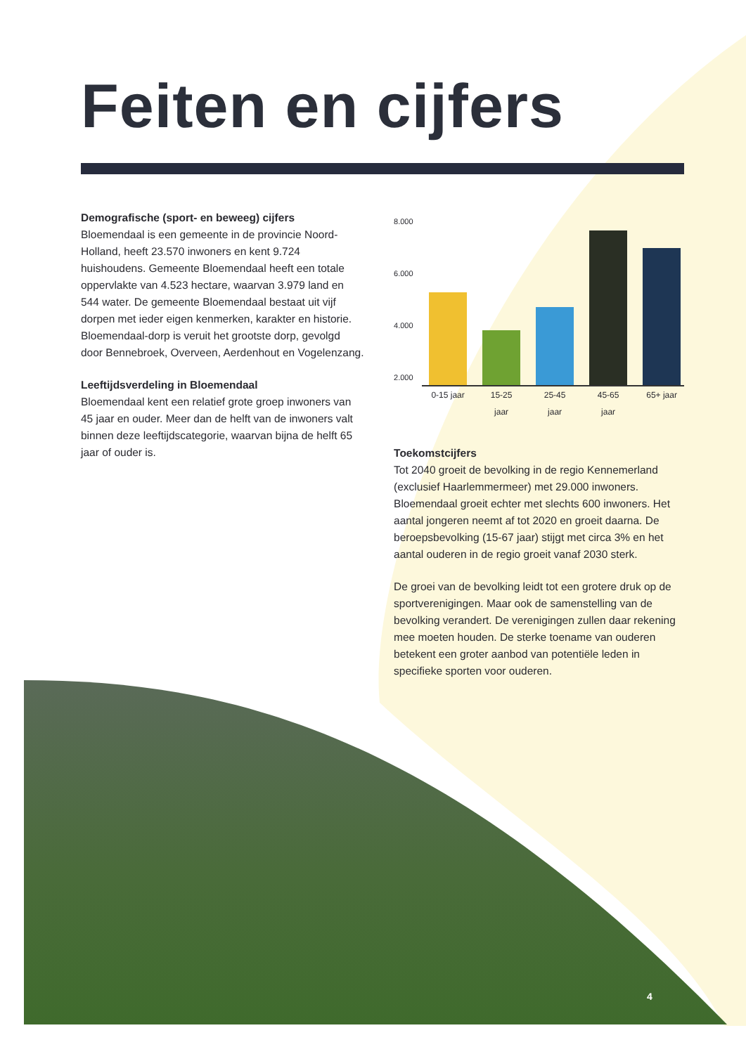Feiten en cijfers
Demografische (sport- en beweeg) cijfers
Bloemendaal is een gemeente in de provincie Noord-Holland, heeft 23.570 inwoners en kent 9.724 huishoudens. Gemeente Bloemendaal heeft een totale oppervlakte van 4.523 hectare, waarvan 3.979 land en 544 water. De gemeente Bloemendaal bestaat uit vijf dorpen met ieder eigen kenmerken, karakter en historie. Bloemendaal-dorp is veruit het grootste dorp, gevolgd door Bennebroek, Overveen, Aerdenhout en Vogelenzang.
Leeftijdsverdeling in Bloemendaal
Bloemendaal kent een relatief grote groep inwoners van 45 jaar en ouder. Meer dan de helft van de inwoners valt binnen deze leeftijdscategorie, waarvan bijna de helft 65 jaar of ouder is.
8.000
6.000
4.000
2.000
0-15 jaar 15-25 jaar 25-45 jaar 45-65 jaar 65+ jaar
Toekomstcijfers
Tot 2040 groeit de bevolking in de regio Kennemerland (exclusief Haarlemmermeer) met 29.000 inwoners. Bloemendaal groeit echter met slechts 600 inwoners. Het aantal jongeren neemt af tot 2020 en groeit daarna. De beroepsbevolking (15-67 jaar) stijgt met circa 3% en het aantal ouderen in de regio groeit vanaf 2030 sterk.
De groei van de bevolking leidt tot een grotere druk op de sportverenigingen. Maar ook de samenstelling van de bevolking verandert. De verenigingen zullen daar rekening mee moeten houden. De sterke toename van ouderen betekent een groter aanbod van potentiële leden in specifieke sporten voor ouderen.
4